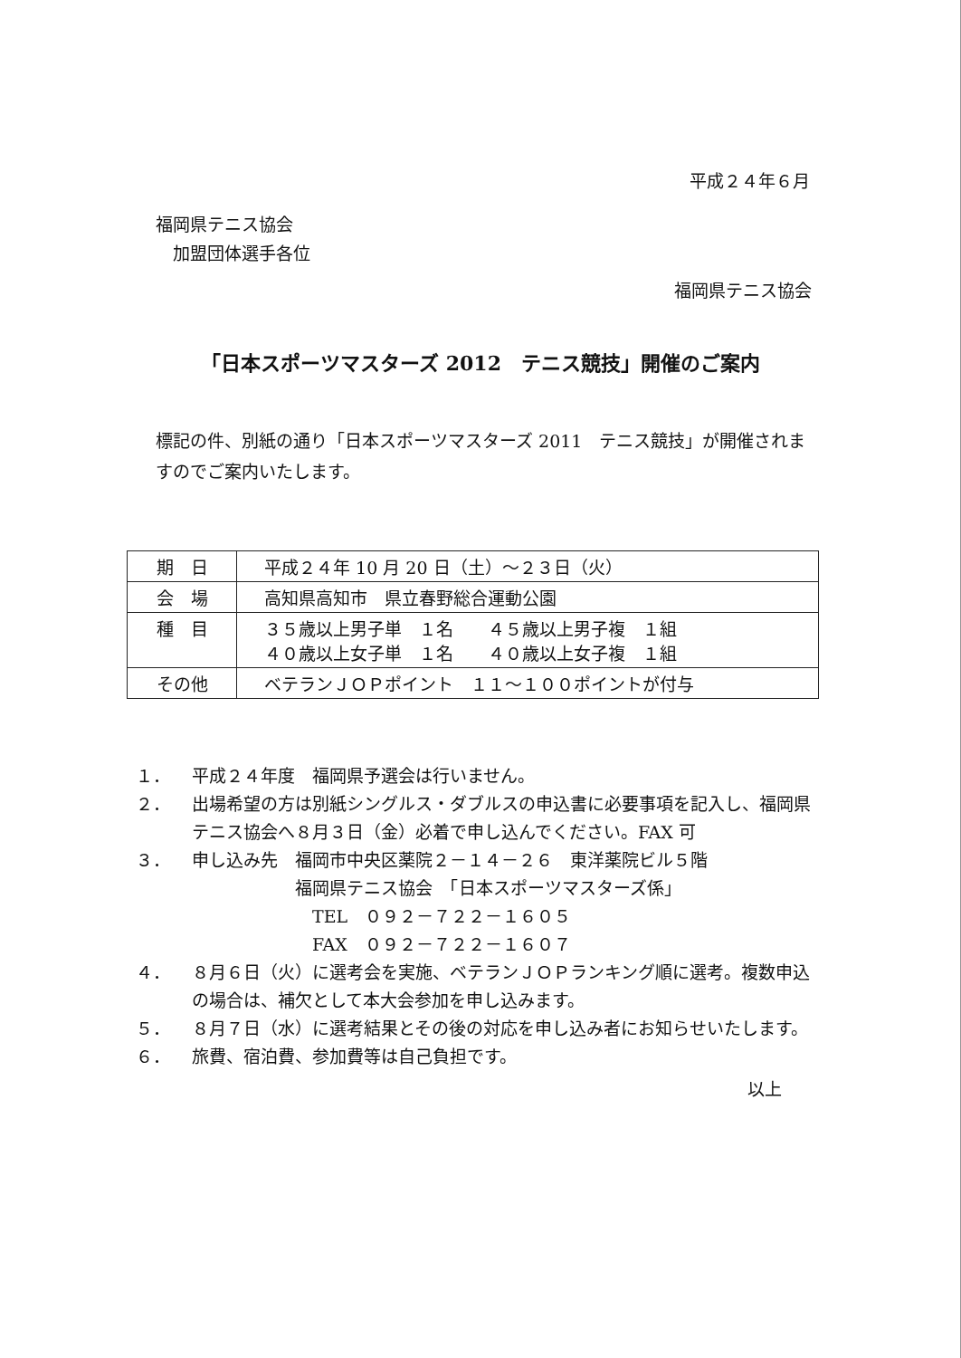平成２４年６月
福岡県テニス協会
　加盟団体選手各位
福岡県テニス協会
「日本スポーツマスターズ 2012　テニス競技」開催のご案内
標記の件、別紙の通り「日本スポーツマスターズ 2011　テニス競技」が開催されますのでご案内いたします。
| 期 日 | 平成２４年 10 月 20 日（土）～２３日（火） |
| 会 場 | 高知県高知市 県立春野総合運動公園 |
| 種 目 | ３５歳以上男子単 １名 ４５歳以上男子複 １組 ４０歳以上女子単 １名 ４０歳以上女子複 １組 |
| その他 | ベテランＪＯＰポイント １１～１００ポイントが付与 |
１． 平成２４年度　福岡県予選会は行いません。
２． 出場希望の方は別紙シングルス・ダブルスの申込書に必要事項を記入し、福岡県テニス協会へ８月３日（金）必着で申し込んでください。FAX 可
３． 申し込み先　福岡市中央区薬院２－１４－２６　東洋薬院ビル５階
　　　　　　福岡県テニス協会　「日本スポーツマスターズ係」
　　　　　　　TEL　０９２－７２２－１６０５
　　　　　　　FAX　０９２－７２２－１６０７
４． ８月６日（火）に選考会を実施、ベテランＪＯＰランキング順に選考。複数申込の場合は、補欠として本大会参加を申し込みます。
５． ８月７日（水）に選考結果とその後の対応を申し込み者にお知らせいたします。
６． 旅費、宿泊費、参加費等は自己負担です。
以上